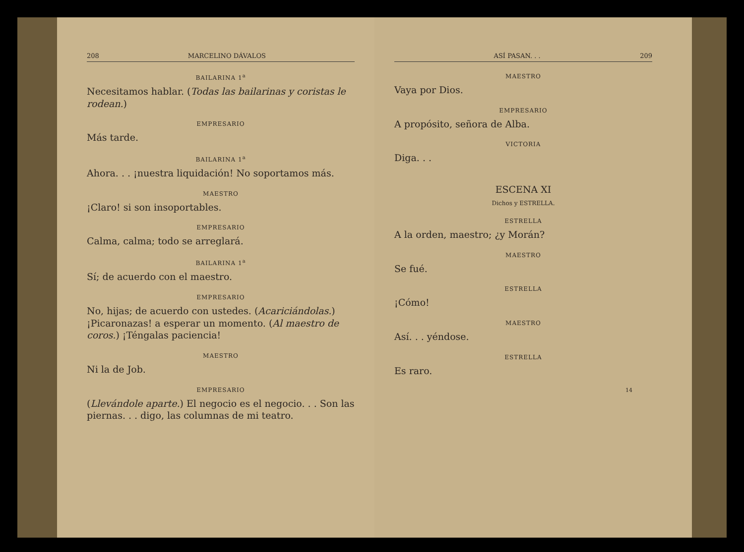208 MARCELINO DÁVALOS
BAILARINA 1<sup>a</sup>
Necesitamos hablar. (Todas las bailarinas y coristas le rodean.)
EMPRESARIO
Más tarde.
BAILARINA 1<sup>a</sup>
Ahora. . . ¡nuestra liquidación! No soportamos más.
MAESTRO
¡Claro! si son insoportables.
EMPRESARIO
Calma, calma; todo se arreglará.
BAILARINA 1<sup>a</sup>
Sí; de acuerdo con el maestro.
EMPRESARIO
No, hijas; de acuerdo con ustedes. (Acariciándolas.) ¡Picaronazas! a esperar un momento. (Al maestro de coros.) ¡Téngalas paciencia!
MAESTRO
Ni la de Job.
EMPRESARIO
(Llevándole aparte.) El negocio es el negocio. . . Son las piernas. . . digo, las columnas de mi teatro.
ASÍ PASAN. . . 209
MAESTRO
Vaya por Dios.
EMPRESARIO
A propósito, señora de Alba.
VICTORIA
Diga. . .
ESCENA XI
Dichos y ESTRELLA.
ESTRELLA
A la orden, maestro; ¿y Morán?
MAESTRO
Se fué.
ESTRELLA
¡Cómo!
MAESTRO
Así. . . yéndose.
ESTRELLA
Es raro.
14